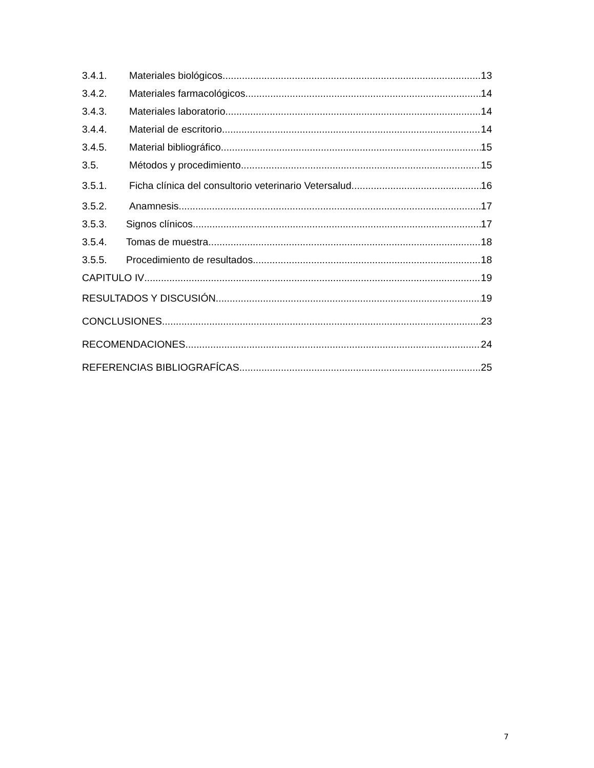3.4.1. Materiales biológicos 13
3.4.2. Materiales farmacológicos 14
3.4.3. Materiales laboratorio 14
3.4.4. Material de escritorio 14
3.4.5. Material bibliográfico 15
3.5. Métodos y procedimiento 15
3.5.1. Ficha clínica del consultorio veterinario Vetersalud 16
3.5.2. Anamnesis 17
3.5.3. Signos clínicos 17
3.5.4. Tomas de muestra 18
3.5.5. Procedimiento de resultados 18
CAPITULO IV 19
RESULTADOS Y DISCUSIÓN 19
CONCLUSIONES 23
RECOMENDACIONES 24
REFERENCIAS BIBLIOGRAFÍCAS 25
7